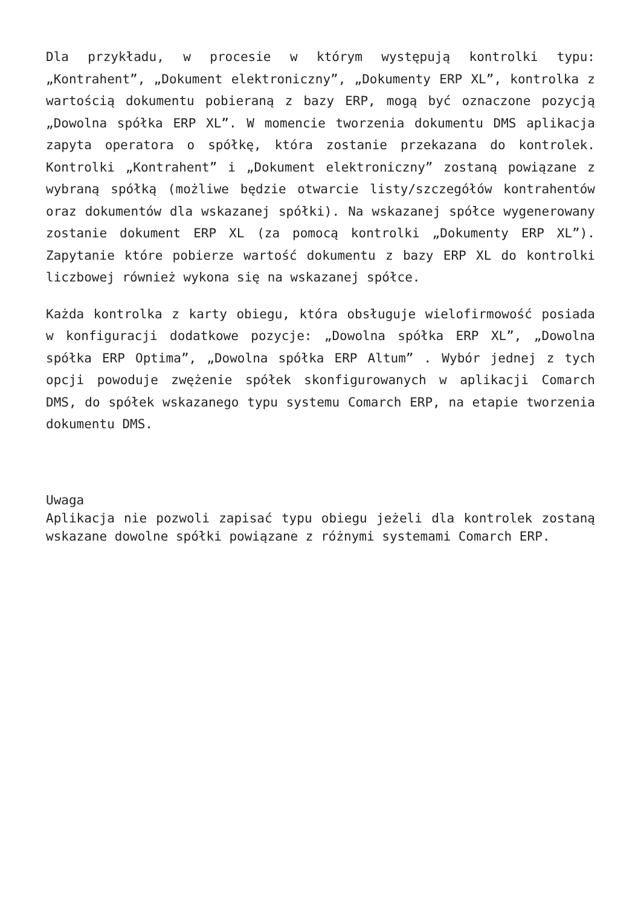Dla przykładu, w procesie w którym występują kontrolki typu: „Kontrahent”, „Dokument elektroniczny”, „Dokumenty ERP XL”, kontrolka z wartością dokumentu pobieraną z bazy ERP, mogą być oznaczone pozycją „Dowolna spółka ERP XL”. W momencie tworzenia dokumentu DMS aplikacja zapyta operatora o spółkę, która zostanie przekazana do kontrolek. Kontrolki „Kontrahent” i „Dokument elektroniczny” zostaną powiązane z wybraną spółką (możliwe będzie otwarcie listy/szczegółów kontrahentów oraz dokumentów dla wskazanej spółki). Na wskazanej spółce wygenerowany zostanie dokument ERP XL (za pomocą kontrolki „Dokumenty ERP XL”). Zapytanie które pobierze wartość dokumentu z bazy ERP XL do kontrolki liczbowej również wykona się na wskazanej spółce.
Każda kontrolka z karty obiegu, która obsługuje wielofirmowość posiada w konfiguracji dodatkowe pozycje: „Dowolna spółka ERP XL”, „Dowolna spółka ERP Optima”, „Dowolna spółka ERP Altum” . Wybór jednej z tych opcji powoduje zwężenie spółek skonfigurowanych w aplikacji Comarch DMS, do spółek wskazanego typu systemu Comarch ERP, na etapie tworzenia dokumentu DMS.
Uwaga
Aplikacja nie pozwoli zapisać typu obiegu jeżeli dla kontrolek zostaną wskazane dowolne spółki powiązane z różnymi systemami Comarch ERP.